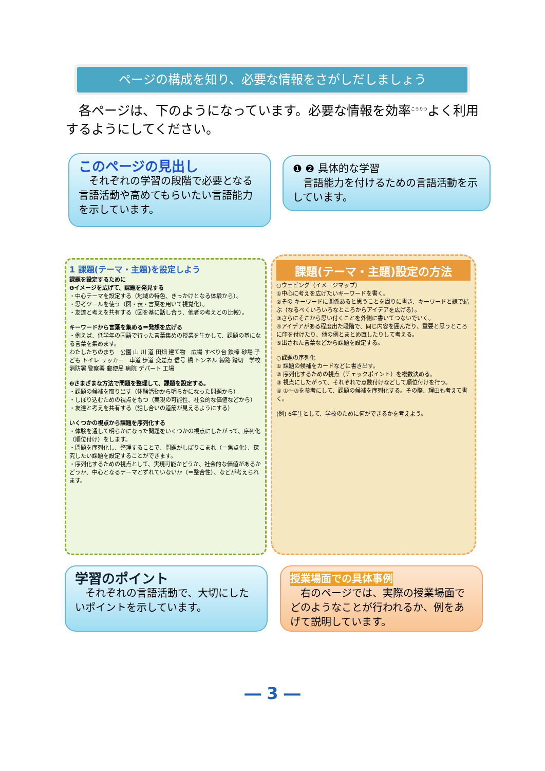ページの構成を知り、必要な情報をさがしだしましょう
各ページは、下のようになっています。必要な情報を効率<sup>こうりつ</sup>よく利用するようにしてください。
このページの見出し
　それぞれの学習の段階で必要となる言語活動や高めてもらいたい言語能力を示しています。
❶ ❷ 具体的な学習
　言語能力を付けるための言語活動を示しています。
1 課題(テーマ・主題)を設定しよう
課題を設定するために
❶イメージを広げて、課題を発見する
・中心テーマを設定する（地域の特色、きっかけとなる体験から）。
・思考ツールを使う（図・表・言葉を用いて視覚化）。
・友達と考えを共有する（図を基に話し合う、他者の考えとの比較）。
キーワードから言葉を集める＝発想を広げる
・例えば、低学年の国語で行った言葉集めの授業を生かして、課題の基になる言葉を集めます。
わたしたちのまち　公園 山 川 道 田畑 建て物　広場 すべり台 鉄棒 砂場 子ども トイレ サッカー　車道 歩道 交差点 信号 橋 トンネル 線路 踏切　学校 消防署 警察署 郵便局 病院 デパート 工場
❷さまざまな方法で問題を整理して、課題を設定する。
・課題の候補を取り出す（体験活動から明らかになった問題から）
・しぼり込むための視点をもつ（実現の可能性、社会的な価値などから）
・友達と考えを共有する（話し合いの道筋が見えるようにする）
いくつかの視点から課題を序列化する
・体験を通して明らかになった問題をいくつかの視点にしたがって、序列化（順位付け）をします。
・問題を序列化し、整理することで、問題がしぼりこまれ（＝焦点化）、探究したい課題を設定することができます。
・序列化するための視点として、実現可能かどうか、社会的な価値があるかどうか、中心となるテーマとずれていないか（＝整合性）、などが考えられます。
課題(テーマ・主題)設定の方法
○ウェビング（イメージマップ）
①中心に考えを広げたいキーワードを書く。
②その キーワードに関係あると思うことを周りに書き、キーワードと線で結ぶ（なるべくいろいろなところからアイデアを広げる）。
③さらにそこから思い付くことを外側に書いてつないでいく。
④アイデアがある程度出た段階で、同じ内容を囲んだり、重要と思うところに印を付けたり、他の例とまとめ直したりして考える。
⑤出された言葉などから課題を設定する。
○課題の序列化
① 課題の候補をカードなどに書き出す。
② 序列化するための視点（チェックポイント）を複数決める。
③ 視点にしたがって、それぞれで点数付けなどして順位付けを行う。
④ ①〜③を参考にして、課題の候補を序列化する。その際、理由も考えて書く。
(例) 6年生として、学校のために何ができるかを考えよう。
学習のポイント
　それぞれの言語活動で、大切にしたいポイントを示しています。
授業場面での具体事例
　右のページでは、実際の授業場面でどのようなことが行われるか、例をあげて説明しています。
― 3 ―